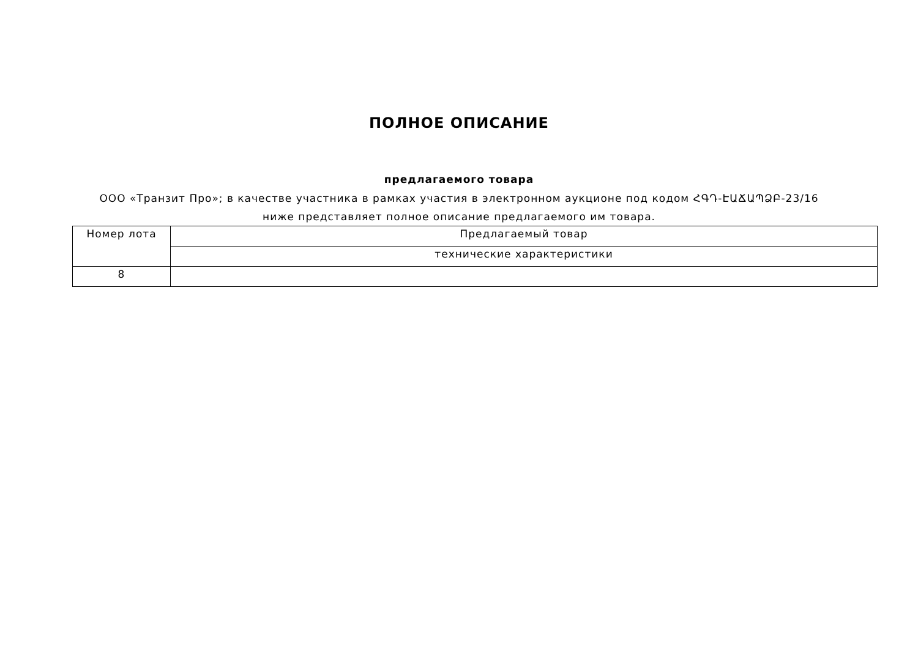ПОЛНОЕ ОПИСАНИЕ
предлагаемого товара
ООО «Транзит Про»; в качестве участника в рамках участия в электронном аукционе под кодом ՀԳԴ-ԷԱՃԱՊՁԲ-23/16 ниже представляет полное описание предлагаемого им товара.
| Номер лота | Предлагаемый товар |
| | технические характеристики |
| 8 | |